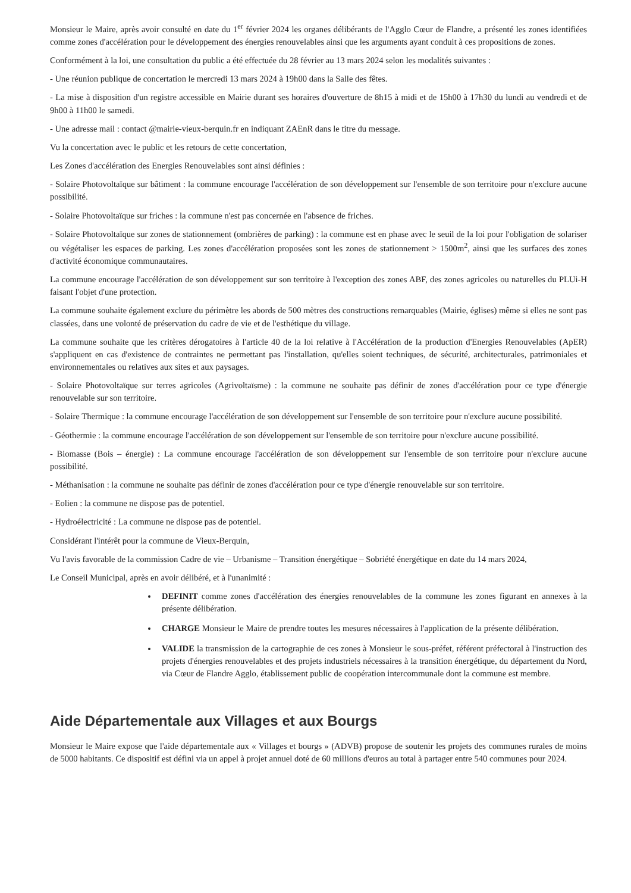Monsieur le Maire, après avoir consulté en date du 1<sup>er</sup> février 2024 les organes délibérants de l'Agglo Cœur de Flandre, a présenté les zones identifiées comme zones d'accélération pour le développement des énergies renouvelables ainsi que les arguments ayant conduit à ces propositions de zones.
Conformément à la loi, une consultation du public a été effectuée du 28 février au 13 mars 2024 selon les modalités suivantes :
- Une réunion publique de concertation le mercredi 13 mars 2024 à 19h00 dans la Salle des fêtes.
- La mise à disposition d'un registre accessible en Mairie durant ses horaires d'ouverture de 8h15 à midi et de 15h00 à 17h30 du lundi au vendredi et de 9h00 à 11h00 le samedi.
- Une adresse mail : contact @mairie-vieux-berquin.fr en indiquant ZAEnR dans le titre du message.
Vu la concertation avec le public et les retours de cette concertation,
Les Zones d'accélération des Energies Renouvelables sont ainsi définies :
- Solaire Photovoltaïque sur bâtiment : la commune encourage l'accélération de son développement sur l'ensemble de son territoire pour n'exclure aucune possibilité.
- Solaire Photovoltaïque sur friches : la commune n'est pas concernée en l'absence de friches.
- Solaire Photovoltaïque sur zones de stationnement (ombrières de parking) : la commune est en phase avec le seuil de la loi pour l'obligation de solariser ou végétaliser les espaces de parking. Les zones d'accélération proposées sont les zones de stationnement > 1500m<sup>2</sup>, ainsi que les surfaces des zones d'activité économique communautaires.
La commune encourage l'accélération de son développement sur son territoire à l'exception des zones ABF, des zones agricoles ou naturelles du PLUi-H faisant l'objet d'une protection.
La commune souhaite également exclure du périmètre les abords de 500 mètres des constructions remarquables (Mairie, églises) même si elles ne sont pas classées, dans une volonté de préservation du cadre de vie et de l'esthétique du village.
La commune souhaite que les critères dérogatoires à l'article 40 de la loi relative à l'Accélération de la production d'Energies Renouvelables (ApER) s'appliquent en cas d'existence de contraintes ne permettant pas l'installation, qu'elles soient techniques, de sécurité, architecturales, patrimoniales et environnementales ou relatives aux sites et aux paysages.
- Solaire Photovoltaïque sur terres agricoles (Agrivoltaïsme) : la commune ne souhaite pas définir de zones d'accélération pour ce type d'énergie renouvelable sur son territoire.
- Solaire Thermique : la commune encourage l'accélération de son développement sur l'ensemble de son territoire pour n'exclure aucune possibilité.
- Géothermie : la commune encourage l'accélération de son développement sur l'ensemble de son territoire pour n'exclure aucune possibilité.
- Biomasse (Bois – énergie) : La commune encourage l'accélération de son développement sur l'ensemble de son territoire pour n'exclure aucune possibilité.
- Méthanisation : la commune ne souhaite pas définir de zones d'accélération pour ce type d'énergie renouvelable sur son territoire.
- Eolien : la commune ne dispose pas de potentiel.
- Hydroélectricité : La commune ne dispose pas de potentiel.
Considérant l'intérêt pour la commune de Vieux-Berquin,
Vu l'avis favorable de la commission Cadre de vie – Urbanisme – Transition énergétique – Sobriété énergétique en date du 14 mars 2024,
Le Conseil Municipal, après en avoir délibéré, et à l'unanimité :
DEFINIT comme zones d'accélération des énergies renouvelables de la commune les zones figurant en annexes à la présente délibération.
CHARGE Monsieur le Maire de prendre toutes les mesures nécessaires à l'application de la présente délibération.
VALIDE la transmission de la cartographie de ces zones à Monsieur le sous-préfet, référent préfectoral à l'instruction des projets d'énergies renouvelables et des projets industriels nécessaires à la transition énergétique, du département du Nord, via Cœur de Flandre Agglo, établissement public de coopération intercommunale dont la commune est membre.
Aide Départementale aux Villages et aux Bourgs
Monsieur le Maire expose que l'aide départementale aux « Villages et bourgs » (ADVB) propose de soutenir les projets des communes rurales de moins de 5000 habitants. Ce dispositif est défini via un appel à projet annuel doté de 60 millions d'euros au total à partager entre 540 communes pour 2024.